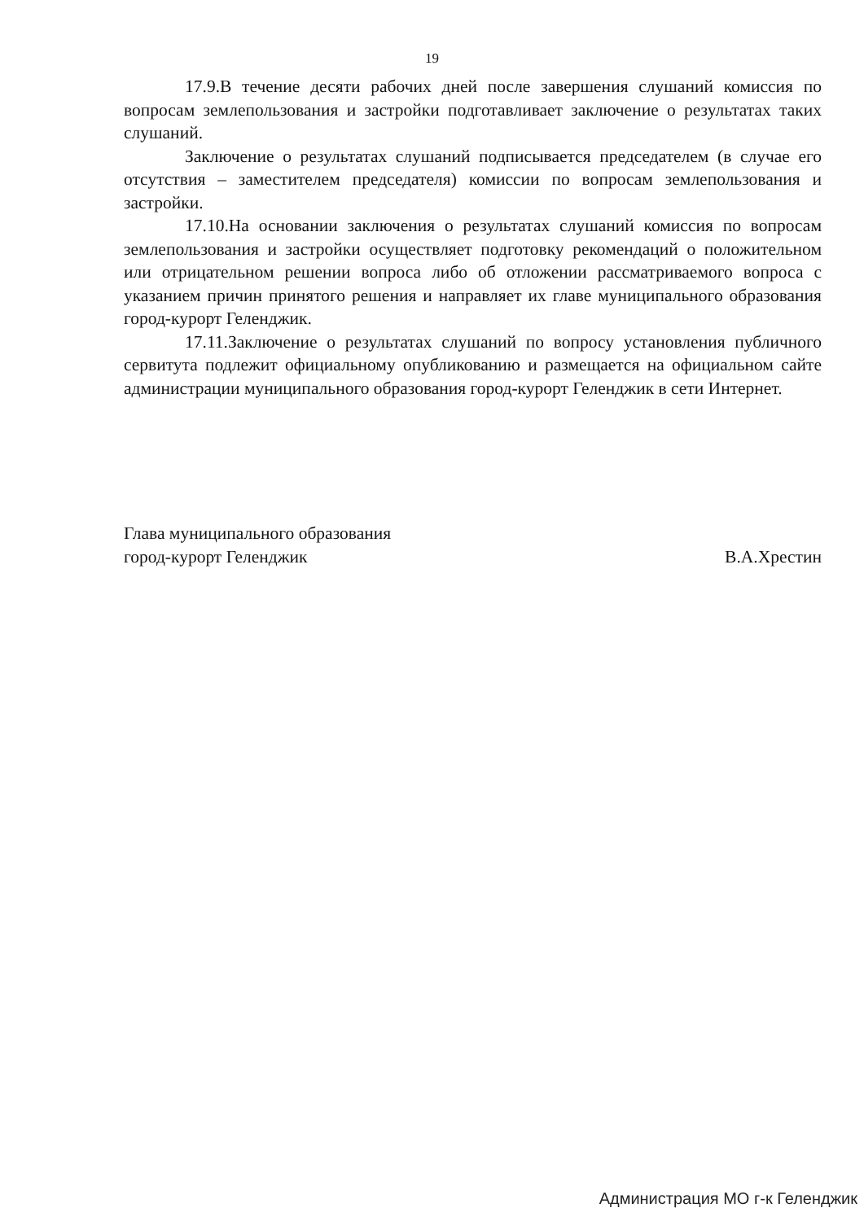19
17.9.В течение десяти рабочих дней после завершения слушаний комиссия по вопросам землепользования и застройки подготавливает заключение о результатах таких слушаний.
Заключение о результатах слушаний подписывается председателем (в случае его отсутствия – заместителем председателя) комиссии по вопросам землепользования и застройки.
17.10.На основании заключения о результатах слушаний комиссия по вопросам землепользования и застройки осуществляет подготовку рекомендаций о положительном или отрицательном решении вопроса либо об отложении рассматриваемого вопроса с указанием причин принятого решения и направляет их главе муниципального образования город-курорт Геленджик.
17.11.Заключение о результатах слушаний по вопросу установления публичного сервитута подлежит официальному опубликованию и размещается на официальном сайте администрации муниципального образования город-курорт Геленджик в сети Интернет.
Глава муниципального образования
город-курорт Геленджик
В.А.Хрестин
Администрация МО г-к Геленджик